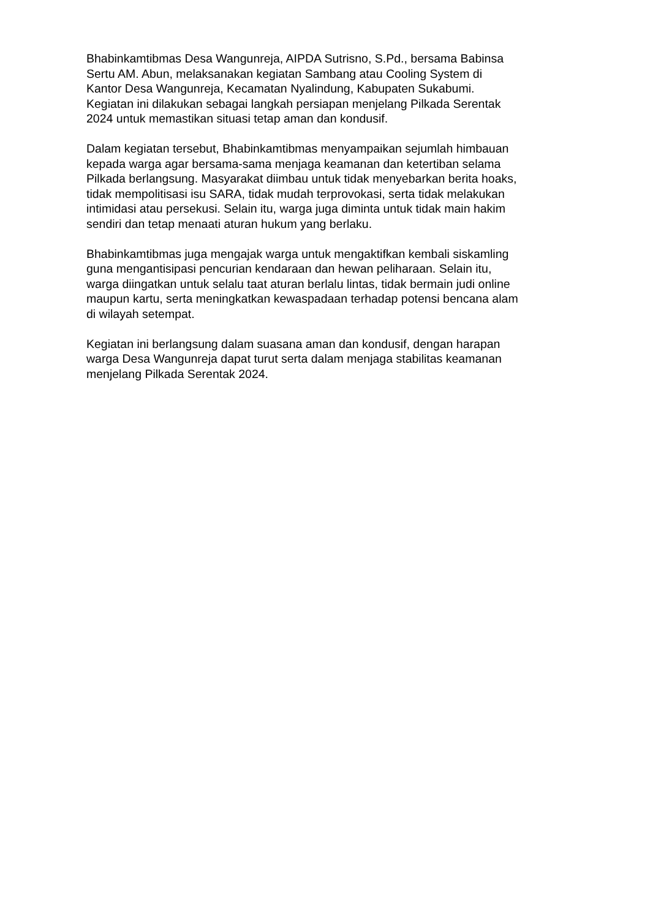Bhabinkamtibmas Desa Wangunreja, AIPDA Sutrisno, S.Pd., bersama Babinsa
Sertu AM. Abun, melaksanakan kegiatan Sambang atau Cooling System di
Kantor Desa Wangunreja, Kecamatan Nyalindung, Kabupaten Sukabumi.
Kegiatan ini dilakukan sebagai langkah persiapan menjelang Pilkada Serentak
2024 untuk memastikan situasi tetap aman dan kondusif.
Dalam kegiatan tersebut, Bhabinkamtibmas menyampaikan sejumlah himbauan
kepada warga agar bersama-sama menjaga keamanan dan ketertiban selama
Pilkada berlangsung. Masyarakat diimbau untuk tidak menyebarkan berita hoaks,
tidak mempolitisasi isu SARA, tidak mudah terprovokasi, serta tidak melakukan
intimidasi atau persekusi. Selain itu, warga juga diminta untuk tidak main hakim
sendiri dan tetap menaati aturan hukum yang berlaku.
Bhabinkamtibmas juga mengajak warga untuk mengaktifkan kembali siskamling
guna mengantisipasi pencurian kendaraan dan hewan peliharaan. Selain itu,
warga diingatkan untuk selalu taat aturan berlalu lintas, tidak bermain judi online
maupun kartu, serta meningkatkan kewaspadaan terhadap potensi bencana alam
di wilayah setempat.
Kegiatan ini berlangsung dalam suasana aman dan kondusif, dengan harapan
warga Desa Wangunreja dapat turut serta dalam menjaga stabilitas keamanan
menjelang Pilkada Serentak 2024.